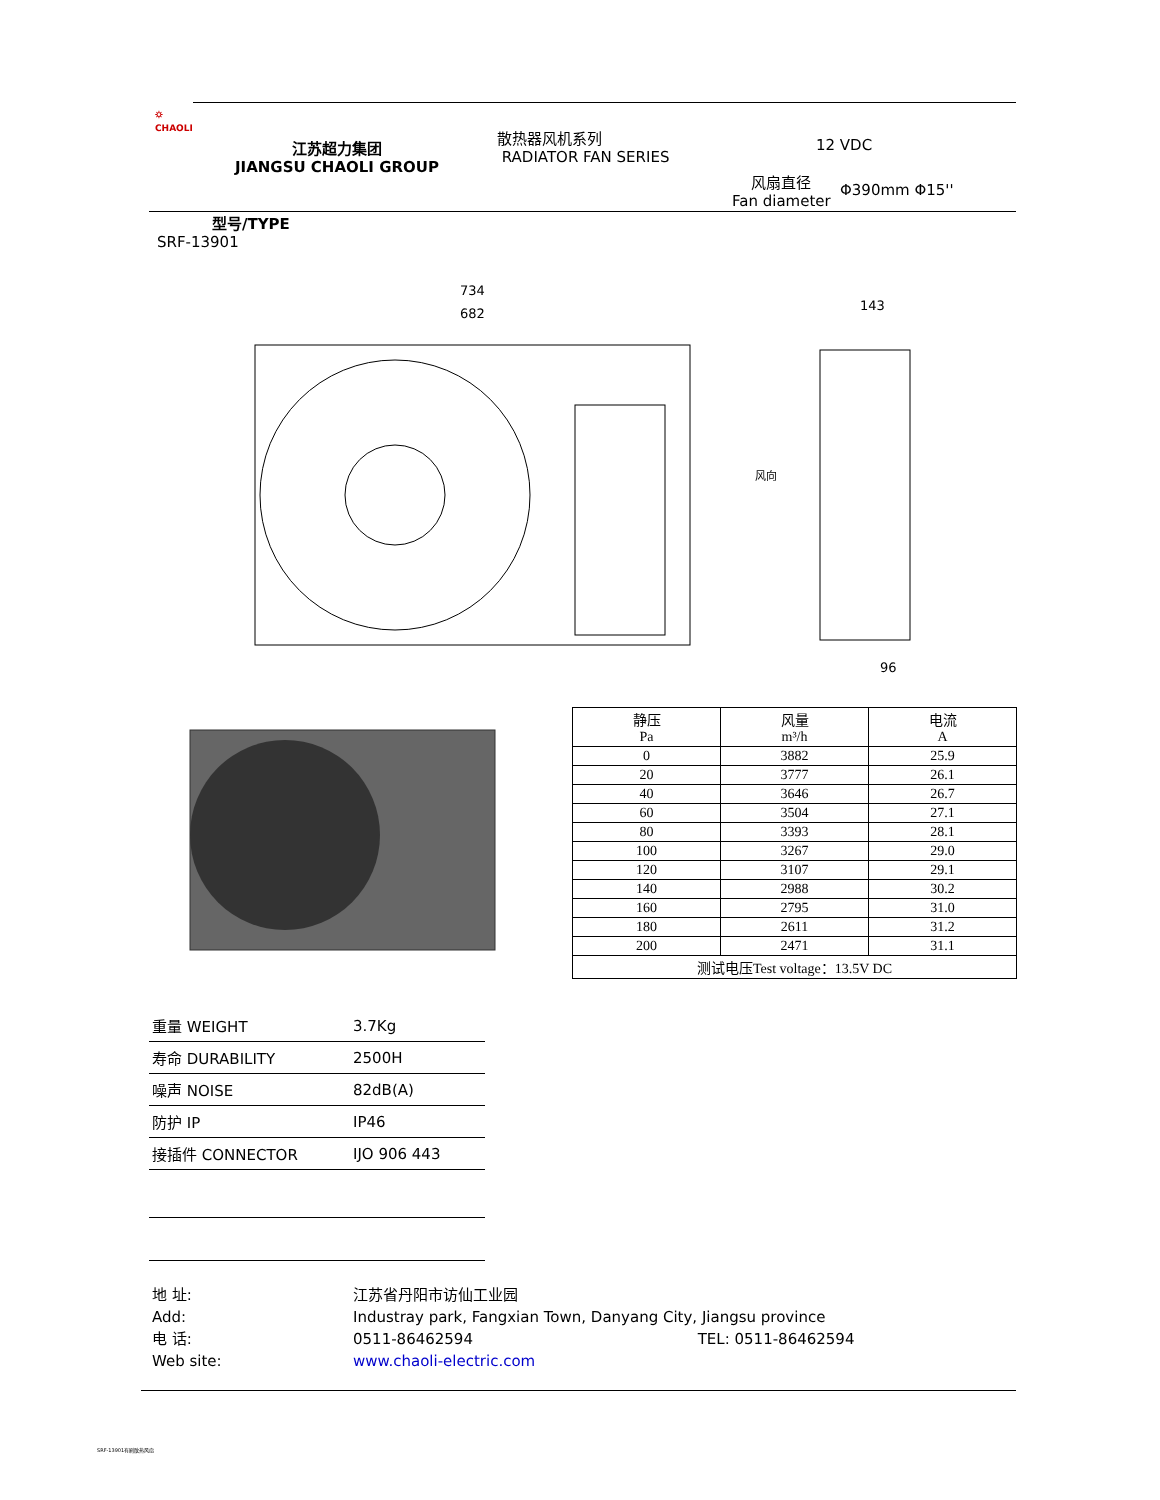⛭
CHAOLI
江苏超力集团
JIANGSU CHAOLI GROUP
散热器风机系列
RADIATOR FAN SERIES
12 VDC
风扇直径
Fan diameter
Φ390mm Φ15''
型号/TYPE
SRF-13901
734
682
143
96
风向
| 静压 Pa | 风量 m³/h | 电流 A |
| --- | --- | --- |
| 0 | 3882 | 25.9 |
| 20 | 3777 | 26.1 |
| 40 | 3646 | 26.7 |
| 60 | 3504 | 27.1 |
| 80 | 3393 | 28.1 |
| 100 | 3267 | 29.0 |
| 120 | 3107 | 29.1 |
| 140 | 2988 | 30.2 |
| 160 | 2795 | 31.0 |
| 180 | 2611 | 31.2 |
| 200 | 2471 | 31.1 |
| 测试电压Test voltage：13.5V DC | | |
| 重量 WEIGHT | 3.7Kg |
| 寿命 DURABILITY | 2500H |
| 噪声 NOISE | 82dB(A) |
| 防护 IP | IP46 |
| 接插件 CONNECTOR | IJO 906 443 |
地 址:
Add:
电 话:
Web site:
江苏省丹阳市访仙工业园
Industray park, Fangxian Town, Danyang City, Jiangsu province
0511-86462594 TEL: 0511-86462594
www.chaoli-electric.com
SRF-13901有刷散热风扇